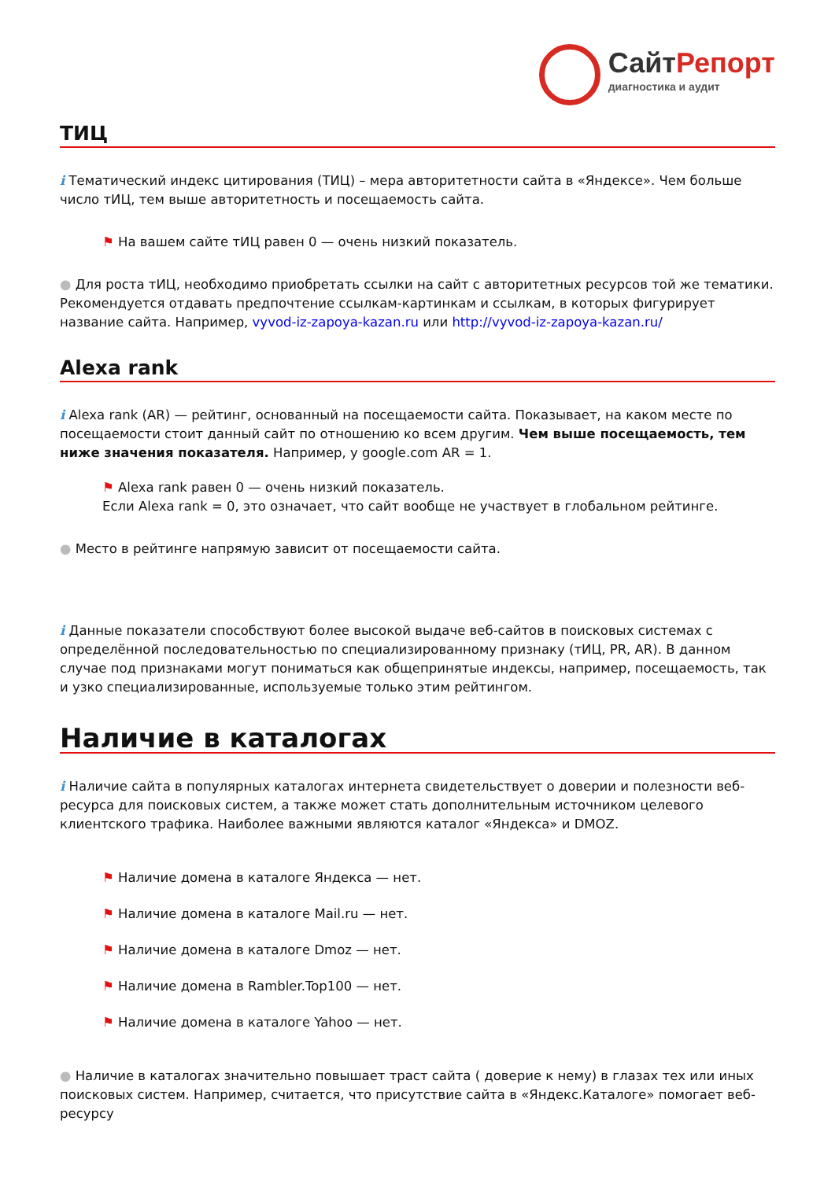СайтРепорт
диагностика и аудит
ТИЦ
i Тематический индекс цитирования (ТИЦ) – мера авторитетности сайта в «Яндексе». Чем больше число тИЦ, тем выше авторитетность и посещаемость сайта.
⚑ На вашем сайте тИЦ равен 0 — очень низкий показатель.
● Для роста тИЦ, необходимо приобретать ссылки на сайт с авторитетных ресурсов той же тематики. Рекомендуется отдавать предпочтение ссылкам-картинкам и ссылкам, в которых фигурирует название сайта. Например, vyvod-iz-zapoya-kazan.ru или http://vyvod-iz-zapoya-kazan.ru/
Alexa rank
i Alexa rank (AR) — рейтинг, основанный на посещаемости сайта. Показывает, на каком месте по посещаемости стоит данный сайт по отношению ко всем другим. Чем выше посещаемость, тем ниже значения показателя. Например, у google.com AR = 1.
⚑ Alexa rank равен 0 — очень низкий показатель.
Если Alexa rank = 0, это означает, что сайт вообще не участвует в глобальном рейтинге.
● Место в рейтинге напрямую зависит от посещаемости сайта.
i Данные показатели способствуют более высокой выдаче веб-сайтов в поисковых системах с определённой последовательностью по специализированному признаку (тИЦ, PR, AR). В данном случае под признаками могут пониматься как общепринятые индексы, например, посещаемость, так и узко специализированные, используемые только этим рейтингом.
Наличие в каталогах
i Наличие сайта в популярных каталогах интернета свидетельствует о доверии и полезности веб-ресурса для поисковых систем, а также может стать дополнительным источником целевого клиентского трафика. Наиболее важными являются каталог «Яндекса» и DMOZ.
⚑ Наличие домена в каталоге Яндекса — нет.
⚑ Наличие домена в каталоге Mail.ru — нет.
⚑ Наличие домена в каталоге Dmoz — нет.
⚑ Наличие домена в Rambler.Top100 — нет.
⚑ Наличие домена в каталоге Yahoo — нет.
● Наличие в каталогах значительно повышает траст сайта ( доверие к нему) в глазах тех или иных поисковых систем. Например, считается, что присутствие сайта в «Яндекс.Каталоге» помогает веб-ресурсу